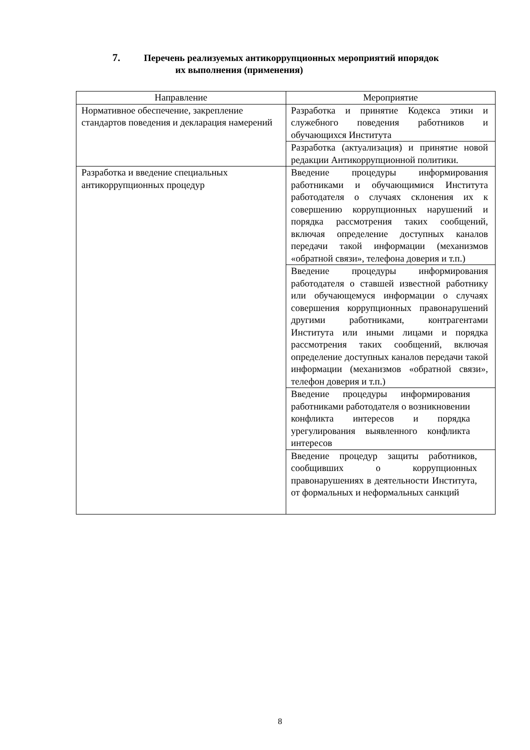7. Перечень реализуемых антикоррупционных мероприятий ипорядок
их выполнения (применения)
| Направление | Мероприятие |
| --- | --- |
| Нормативное обеспечение, закрепление стандартов поведения и декларация намерений | Разработка и принятие Кодекса этики и служебного поведения работников и обучающихся Института |
| | Разработка (актуализация) и принятие новой редакции Антикоррупционной политики. |
| Разработка и введение специальных антикоррупционных процедур | Введение процедуры информирования работниками и обучающимися Института работодателя о случаях склонения их к совершению коррупционных нарушений и порядка рассмотрения таких сообщений, включая определение доступных каналов передачи такой информации (механизмов «обратной связи», телефона доверия и т.п.) |
| | Введение процедуры информирования работодателя о ставшей известной работнику или обучающемуся информации о случаях совершения коррупционных правонарушений другими работниками, контрагентами Института или иными лицами и порядка рассмотрения таких сообщений, включая определение доступных каналов передачи такой информации (механизмов «обратной связи», телефон доверия и т.п.) |
| | Введение процедуры информирования работниками работодателя о возникновении конфликта интересов и порядка урегулирования выявленного конфликта интересов |
| | Введение процедур защиты работников, сообщивших о коррупционных правонарушениях в деятельности Института, от формальных и неформальных санкций |
8